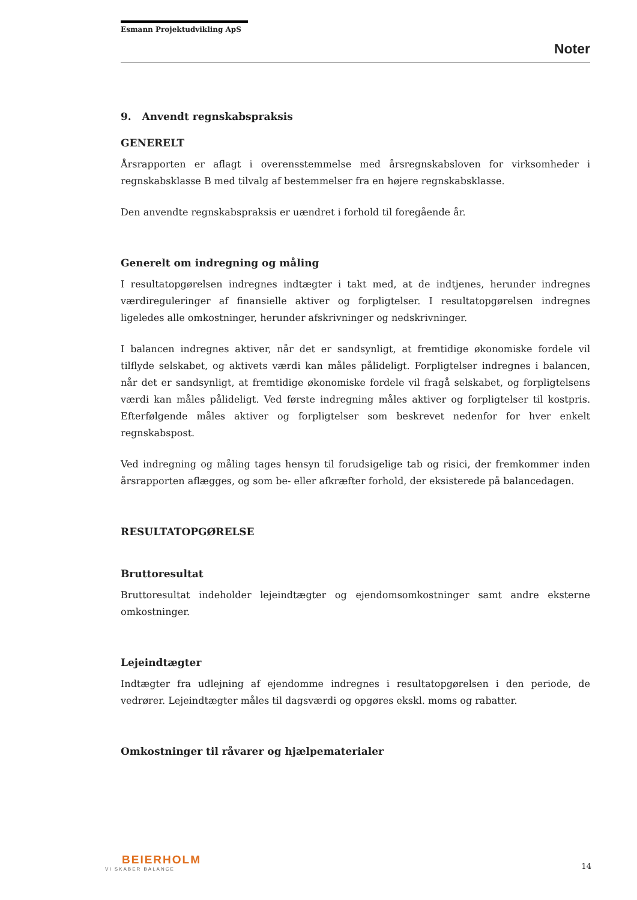Esmann Projektudvikling ApS
Noter
9. Anvendt regnskabspraksis
GENERELT
Årsrapporten er aflagt i overensstemmelse med årsregnskabsloven for virksomheder i regnskabsklasse B med tilvalg af bestemmelser fra en højere regnskabsklasse.
Den anvendte regnskabspraksis er uændret i forhold til foregående år.
Generelt om indregning og måling
I resultatopgørelsen indregnes indtægter i takt med, at de indtjenes, herunder indregnes værdireguleringer af finansielle aktiver og forpligtelser. I resultatopgørelsen indregnes ligeledes alle omkostninger, herunder afskrivninger og nedskrivninger.
I balancen indregnes aktiver, når det er sandsynligt, at fremtidige økonomiske fordele vil tilflyde selskabet, og aktivets værdi kan måles pålideligt. Forpligtelser indregnes i balancen, når det er sandsynligt, at fremtidige økonomiske fordele vil fragå selskabet, og forpligtelsens værdi kan måles pålideligt. Ved første indregning måles aktiver og forpligtelser til kostpris. Efterfølgende måles aktiver og forpligtelser som beskrevet nedenfor for hver enkelt regnskabspost.
Ved indregning og måling tages hensyn til forudsigelige tab og risici, der fremkommer inden årsrapporten aflægges, og som be- eller afkræfter forhold, der eksisterede på balancedagen.
RESULTATOPGØRELSE
Bruttoresultat
Bruttoresultat indeholder lejeindtægter og ejendomsomkostninger samt andre eksterne omkostninger.
Lejeindtægter
Indtægter fra udlejning af ejendomme indregnes i resultatopgørelsen i den periode, de vedrører. Lejeindtægter måles til dagsværdi og opgøres ekskl. moms og rabatter.
Omkostninger til råvarer og hjælpematerialer
BEIERHOLM
VI SKABER BALANCE
14